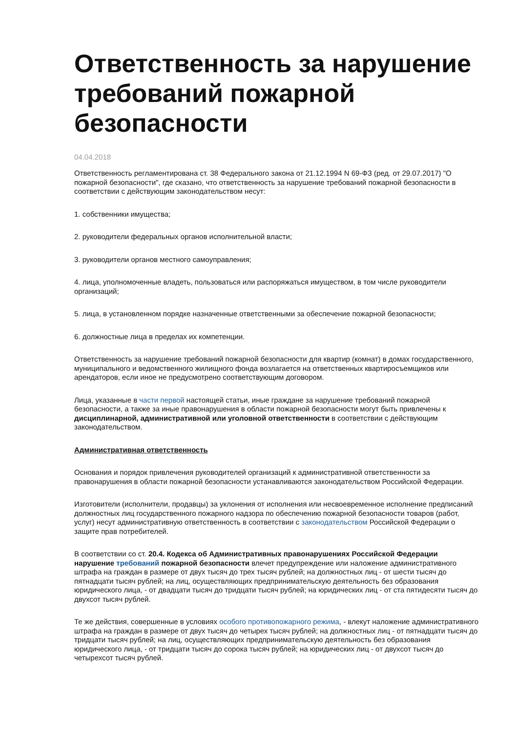Ответственность за нарушение требований пожарной безопасности
04.04.2018
Ответственность регламентирована ст. 38 Федерального закона от 21.12.1994 N 69-ФЗ (ред. от 29.07.2017) "О пожарной безопасности", где сказано, что ответственность за нарушение требований пожарной безопасности в соответствии с действующим законодательством несут:
1. собственники имущества;
2. руководители федеральных органов исполнительной власти;
3. руководители органов местного самоуправления;
4. лица, уполномоченные владеть, пользоваться или распоряжаться имуществом, в том числе руководители организаций;
5. лица, в установленном порядке назначенные ответственными за обеспечение пожарной безопасности;
6. должностные лица в пределах их компетенции.
Ответственность за нарушение требований пожарной безопасности для квартир (комнат) в домах государственного, муниципального и ведомственного жилищного фонда возлагается на ответственных квартиросъемщиков или арендаторов, если иное не предусмотрено соответствующим договором.
Лица, указанные в части первой настоящей статьи, иные граждане за нарушение требований пожарной безопасности, а также за иные правонарушения в области пожарной безопасности могут быть привлечены к дисциплинарной, административной или уголовной ответственности в соответствии с действующим законодательством.
Административная ответственность
Основания и порядок привлечения руководителей организаций к административной ответственности за правонарушения в области пожарной безопасности устанавливаются законодательством Российской Федерации.
Изготовители (исполнители, продавцы) за уклонения от исполнения или несвоевременное исполнение предписаний должностных лиц государственного пожарного надзора по обеспечению пожарной безопасности товаров (работ, услуг) несут административную ответственность в соответствии с законодательством Российской Федерации о защите прав потребителей.
В соответствии со ст. 20.4. Кодекса об Административных правонарушениях Российской Федерации нарушение требований пожарной безопасности влечет предупреждение или наложение административного штрафа на граждан в размере от двух тысяч до трех тысяч рублей; на должностных лиц - от шести тысяч до пятнадцати тысяч рублей; на лиц, осуществляющих предпринимательскую деятельность без образования юридического лица, - от двадцати тысяч до тридцати тысяч рублей; на юридических лиц - от ста пятидесяти тысяч до двухсот тысяч рублей.
Те же действия, совершенные в условиях особого противопожарного режима, - влекут наложение административного штрафа на граждан в размере от двух тысяч до четырех тысяч рублей; на должностных лиц - от пятнадцати тысяч до тридцати тысяч рублей; на лиц, осуществляющих предпринимательскую деятельность без образования юридического лица, - от тридцати тысяч до сорока тысяч рублей; на юридических лиц - от двухсот тысяч до четырехсот тысяч рублей.